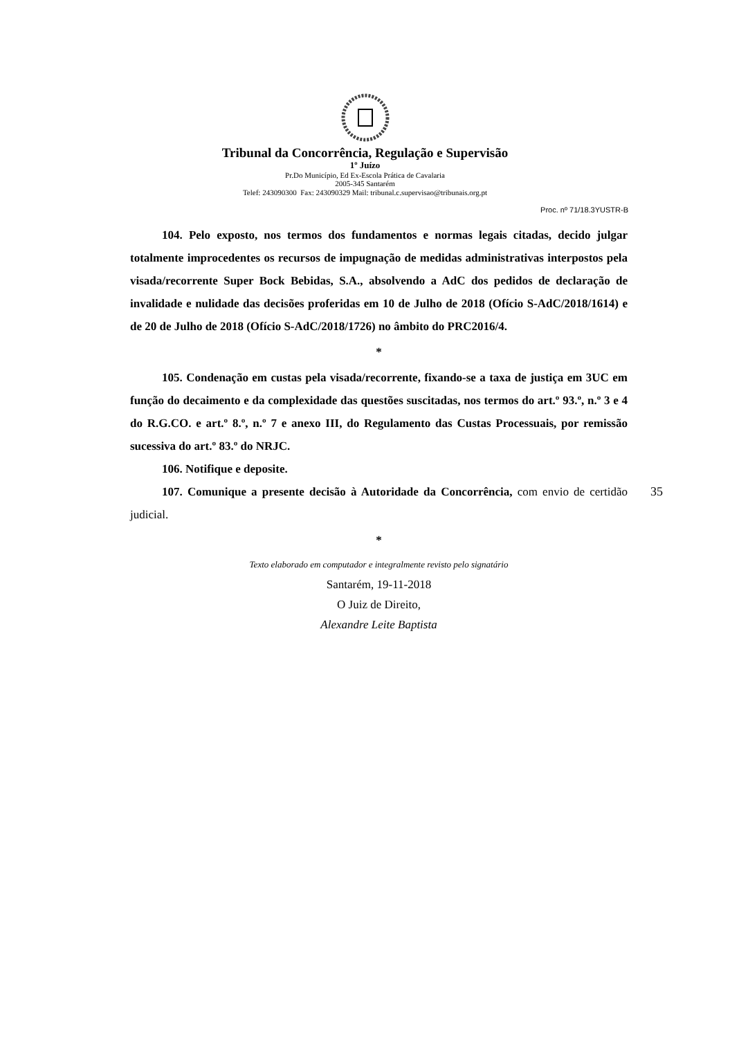Tribunal da Concorrência, Regulação e Supervisão
1º Juízo
Pr.Do Município, Ed Ex-Escola Prática de Cavalaria
2005-345 Santarém
Telef: 243090300 Fax: 243090329 Mail: tribunal.c.supervisao@tribunais.org.pt
Proc. nº 71/18.3YUSTR-B
104. Pelo exposto, nos termos dos fundamentos e normas legais citadas, decido julgar totalmente improcedentes os recursos de impugnação de medidas administrativas interpostos pela visada/recorrente Super Bock Bebidas, S.A., absolvendo a AdC dos pedidos de declaração de invalidade e nulidade das decisões proferidas em 10 de Julho de 2018 (Ofício S-AdC/2018/1614) e de 20 de Julho de 2018 (Ofício S-AdC/2018/1726) no âmbito do PRC2016/4.
*
105. Condenação em custas pela visada/recorrente, fixando-se a taxa de justiça em 3UC em função do decaimento e da complexidade das questões suscitadas, nos termos do art.º 93.º, n.º 3 e 4 do R.G.CO. e art.º 8.º, n.º 7 e anexo III, do Regulamento das Custas Processuais, por remissão sucessiva do art.º 83.º do NRJC.
106. Notifique e deposite.
107. Comunique a presente decisão à Autoridade da Concorrência, com envio de certidão judicial.
*
35
Texto elaborado em computador e integralmente revisto pelo signatário
Santarém, 19-11-2018
O Juiz de Direito,
Alexandre Leite Baptista